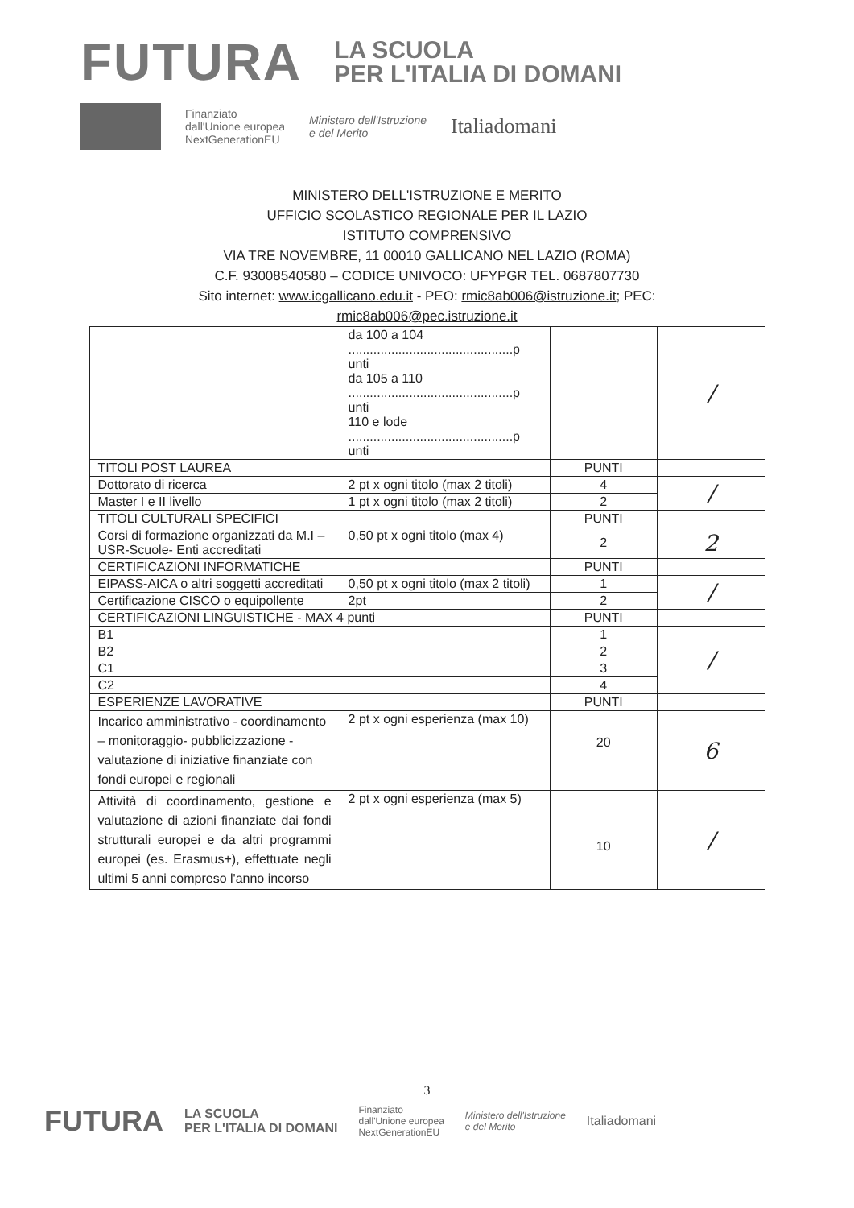FUTURA
LA SCUOLA
PER L'ITALIA DI DOMANI
Finanziato
dall'Unione europea
NextGenerationEU
Ministero dell'Istruzione
e del Merito
Italiadomani
MINISTERO DELL'ISTRUZIONE E MERITO
UFFICIO SCOLASTICO REGIONALE PER IL LAZIO
ISTITUTO COMPRENSIVO
VIA TRE NOVEMBRE, 11 00010 GALLICANO NEL LAZIO (ROMA)
C.F. 93008540580 – CODICE UNIVOCO: UFYPGR TEL. 0687807730
Sito internet: www.icgallicano.edu.it - PEO: rmic8ab006@istruzione.it; PEC:
rmic8ab006@pec.istruzione.it
| | da 100 a 104 ..............................................p unti da 105 a 110 ..............................................p unti 110 e lode ..............................................p unti | | / |
| TITOLI POST LAUREA | | PUNTI | |
| Dottorato di ricerca | 2 pt x ogni titolo (max 2 titoli) | 4 | / |
| Master I e II livello | 1 pt x ogni titolo (max 2 titoli) | 2 | |
| TITOLI CULTURALI SPECIFICI | | PUNTI | |
| Corsi di formazione organizzati da M.I –USR-Scuole- Enti accreditati | 0,50 pt x ogni titolo (max 4) | 2 | 2 |
| CERTIFICAZIONI INFORMATICHE | | PUNTI | |
| EIPASS-AICA o altri soggetti accreditati | 0,50 pt x ogni titolo (max 2 titoli) | 1 | / |
| Certificazione CISCO o equipollente | 2pt | 2 | |
| CERTIFICAZIONI LINGUISTICHE - MAX 4 punti | | PUNTI | |
| B1 | | 1 | / |
| B2 | | 2 | |
| C1 | | 3 | |
| C2 | | 4 | |
| ESPERIENZE LAVORATIVE | | PUNTI | |
| Incarico amministrativo - coordinamento – monitoraggio- pubblicizzazione - valutazione di iniziative finanziate con fondi europei e regionali | 2 pt x ogni esperienza (max 10) | 20 | 6 |
| Attività di coordinamento, gestione e valutazione di azioni finanziate dai fondi strutturali europei e da altri programmi europei (es. Erasmus+), effettuate negli ultimi 5 anni compreso l'anno incorso | 2 pt x ogni esperienza (max 5) | 10 | / |
3
FUTURA LA SCUOLA
PER L'ITALIA DI DOMANI Finanziato
dall'Unione europea
NextGenerationEU Ministero dell'Istruzione
e del Merito Italiadomani